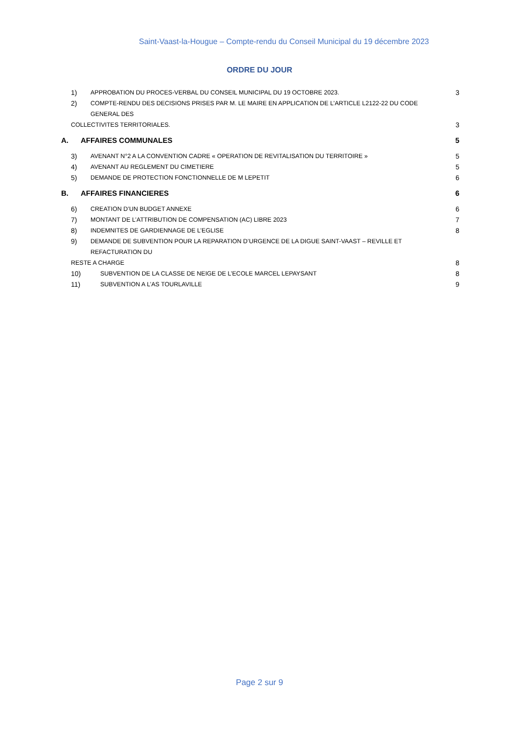Saint-Vaast-la-Hougue – Compte-rendu du Conseil Municipal du 19 décembre 2023
ORDRE DU JOUR
1) APPROBATION DU PROCES-VERBAL DU CONSEIL MUNICIPAL DU 19 OCTOBRE 2023. 3
2) COMPTE-RENDU DES DECISIONS PRISES PAR M. LE MAIRE EN APPLICATION DE L'ARTICLE L2122-22 DU CODE GENERAL DES
COLLECTIVITES TERRITORIALES. 3
A. AFFAIRES COMMUNALES 5
3) AVENANT N°2 A LA CONVENTION CADRE « OPERATION DE REVITALISATION DU TERRITOIRE » 5
4) AVENANT AU REGLEMENT DU CIMETIERE 5
5) DEMANDE DE PROTECTION FONCTIONNELLE DE M LEPETIT 6
B. AFFAIRES FINANCIERES 6
6) CREATION D’UN BUDGET ANNEXE 6
7) MONTANT DE L’ATTRIBUTION DE COMPENSATION (AC) LIBRE 2023 7
8) INDEMNITES DE GARDIENNAGE DE L’EGLISE 8
9) DEMANDE DE SUBVENTION POUR LA REPARATION D’URGENCE DE LA DIGUE SAINT-VAAST – REVILLE ET REFACTURATION DU
RESTE A CHARGE 8
10) SUBVENTION DE LA CLASSE DE NEIGE DE L’ECOLE MARCEL LEPAYSANT 8
11) SUBVENTION A L’AS TOURLAVILLE 9
Page 2 sur 9